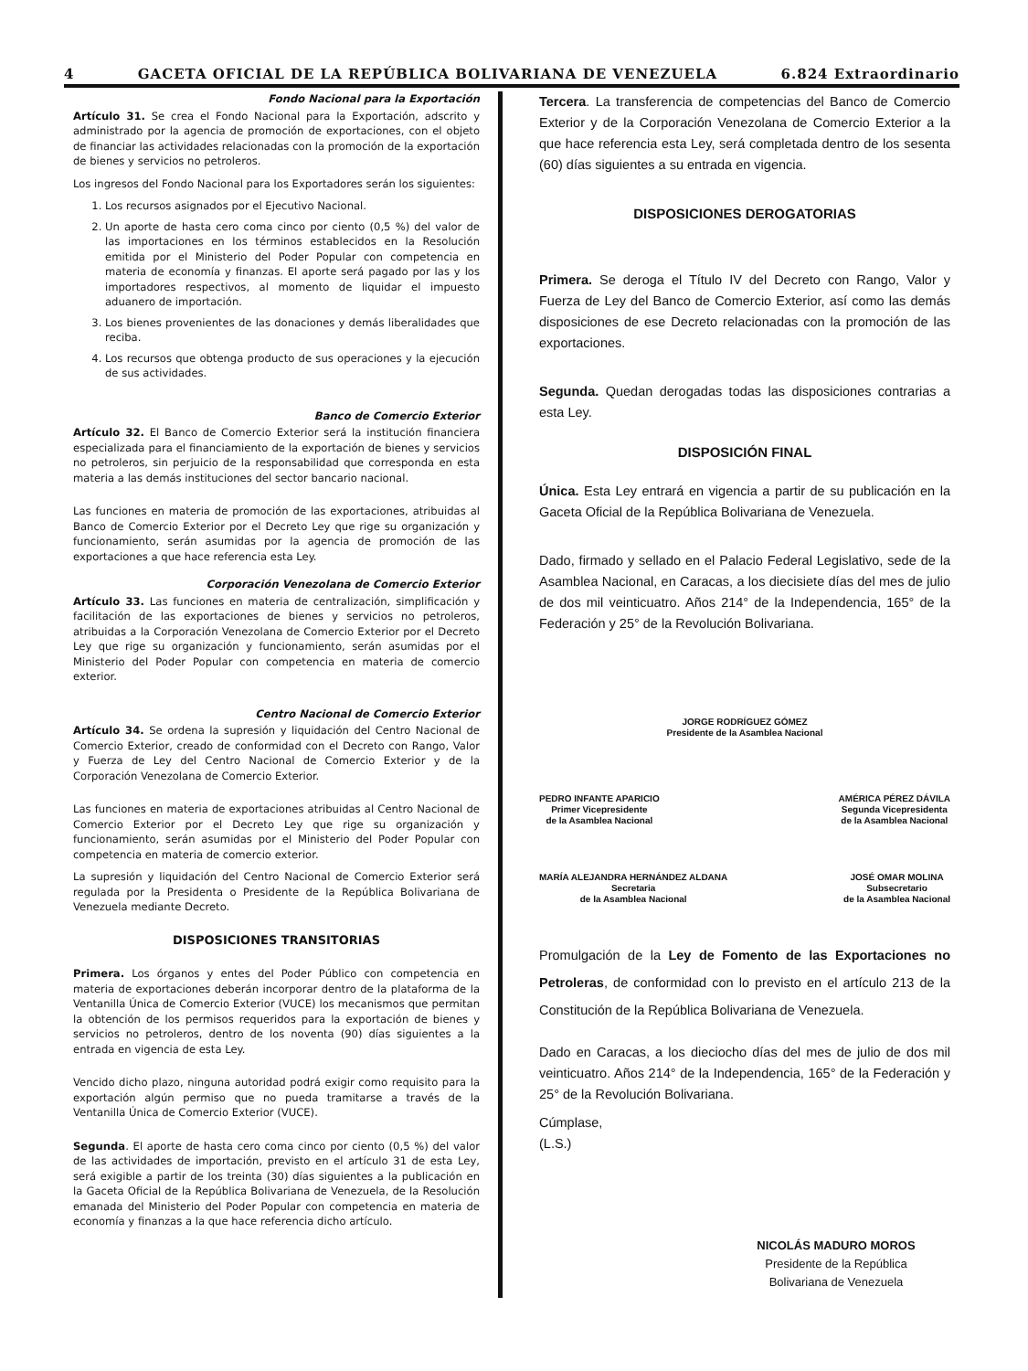4 GACETA OFICIAL DE LA REPÚBLICA BOLIVARIANA DE VENEZUELA 6.824 Extraordinario
Fondo Nacional para la Exportación
Artículo 31. Se crea el Fondo Nacional para la Exportación, adscrito y administrado por la agencia de promoción de exportaciones, con el objeto de financiar las actividades relacionadas con la promoción de la exportación de bienes y servicios no petroleros.
Los ingresos del Fondo Nacional para los Exportadores serán los siguientes:
1. Los recursos asignados por el Ejecutivo Nacional.
2. Un aporte de hasta cero coma cinco por ciento (0,5 %) del valor de las importaciones en los términos establecidos en la Resolución emitida por el Ministerio del Poder Popular con competencia en materia de economía y finanzas. El aporte será pagado por las y los importadores respectivos, al momento de liquidar el impuesto aduanero de importación.
3. Los bienes provenientes de las donaciones y demás liberalidades que reciba.
4. Los recursos que obtenga producto de sus operaciones y la ejecución de sus actividades.
Banco de Comercio Exterior
Artículo 32. El Banco de Comercio Exterior será la institución financiera especializada para el financiamiento de la exportación de bienes y servicios no petroleros, sin perjuicio de la responsabilidad que corresponda en esta materia a las demás instituciones del sector bancario nacional.
Las funciones en materia de promoción de las exportaciones, atribuidas al Banco de Comercio Exterior por el Decreto Ley que rige su organización y funcionamiento, serán asumidas por la agencia de promoción de las exportaciones a que hace referencia esta Ley.
Corporación Venezolana de Comercio Exterior
Artículo 33. Las funciones en materia de centralización, simplificación y facilitación de las exportaciones de bienes y servicios no petroleros, atribuidas a la Corporación Venezolana de Comercio Exterior por el Decreto Ley que rige su organización y funcionamiento, serán asumidas por el Ministerio del Poder Popular con competencia en materia de comercio exterior.
Centro Nacional de Comercio Exterior
Artículo 34. Se ordena la supresión y liquidación del Centro Nacional de Comercio Exterior, creado de conformidad con el Decreto con Rango, Valor y Fuerza de Ley del Centro Nacional de Comercio Exterior y de la Corporación Venezolana de Comercio Exterior.
Las funciones en materia de exportaciones atribuidas al Centro Nacional de Comercio Exterior por el Decreto Ley que rige su organización y funcionamiento, serán asumidas por el Ministerio del Poder Popular con competencia en materia de comercio exterior.
La supresión y liquidación del Centro Nacional de Comercio Exterior será regulada por la Presidenta o Presidente de la República Bolivariana de Venezuela mediante Decreto.
DISPOSICIONES TRANSITORIAS
Primera. Los órganos y entes del Poder Público con competencia en materia de exportaciones deberán incorporar dentro de la plataforma de la Ventanilla Única de Comercio Exterior (VUCE) los mecanismos que permitan la obtención de los permisos requeridos para la exportación de bienes y servicios no petroleros, dentro de los noventa (90) días siguientes a la entrada en vigencia de esta Ley.
Vencido dicho plazo, ninguna autoridad podrá exigir como requisito para la exportación algún permiso que no pueda tramitarse a través de la Ventanilla Única de Comercio Exterior (VUCE).
Segunda. El aporte de hasta cero coma cinco por ciento (0,5 %) del valor de las actividades de importación, previsto en el artículo 31 de esta Ley, será exigible a partir de los treinta (30) días siguientes a la publicación en la Gaceta Oficial de la República Bolivariana de Venezuela, de la Resolución emanada del Ministerio del Poder Popular con competencia en materia de economía y finanzas a la que hace referencia dicho artículo.
Tercera. La transferencia de competencias del Banco de Comercio Exterior y de la Corporación Venezolana de Comercio Exterior a la que hace referencia esta Ley, será completada dentro de los sesenta (60) días siguientes a su entrada en vigencia.
DISPOSICIONES DEROGATORIAS
Primera. Se deroga el Título IV del Decreto con Rango, Valor y Fuerza de Ley del Banco de Comercio Exterior, así como las demás disposiciones de ese Decreto relacionadas con la promoción de las exportaciones.
Segunda. Quedan derogadas todas las disposiciones contrarias a esta Ley.
DISPOSICIÓN FINAL
Única. Esta Ley entrará en vigencia a partir de su publicación en la Gaceta Oficial de la República Bolivariana de Venezuela.
Dado, firmado y sellado en el Palacio Federal Legislativo, sede de la Asamblea Nacional, en Caracas, a los diecisiete días del mes de julio de dos mil veinticuatro. Años 214° de la Independencia, 165° de la Federación y 25° de la Revolución Bolivariana.
JORGE RODRÍGUEZ GÓMEZ
Presidente de la Asamblea Nacional
PEDRO INFANTE APARICIO
Primer Vicepresidente
de la Asamblea Nacional
AMÉRICA PÉREZ DÁVILA
Segunda Vicepresidenta
de la Asamblea Nacional
MARÍA ALEJANDRA HERNÁNDEZ ALDANA
Secretaria
de la Asamblea Nacional
JOSÉ OMAR MOLINA
Subsecretario
de la Asamblea Nacional
Promulgación de la Ley de Fomento de las Exportaciones no Petroleras, de conformidad con lo previsto en el artículo 213 de la Constitución de la República Bolivariana de Venezuela.
Dado en Caracas, a los dieciocho días del mes de julio de dos mil veinticuatro. Años 214° de la Independencia, 165° de la Federación y 25° de la Revolución Bolivariana.
Cúmplase,
(L.S.)
NICOLÁS MADURO MOROS
Presidente de la República
Bolivariana de Venezuela